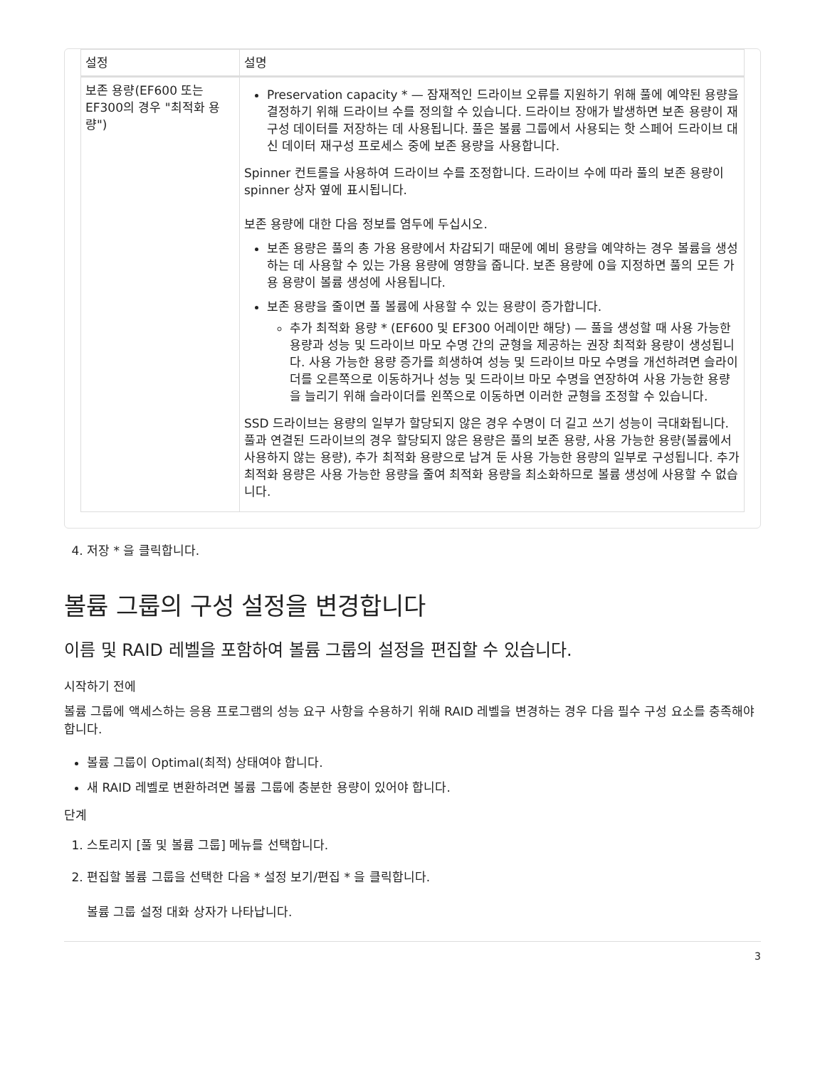| 설정 | 설명 |
| --- | --- |
| 보존 용량(EF600 또는 EF300의 경우 "최적화 용량") | Preservation capacity * — 잠재적인 드라이브 오류를 지원하기 위해 풀에 예약된 용량을 결정하기 위해 드라이브 수를 정의할 수 있습니다. 드라이브 장애가 발생하면 보존 용량이 재구성 데이터를 저장하는 데 사용됩니다. 풀은 볼륨 그룹에서 사용되는 핫 스페어 드라이브 대신 데이터 재구성 프로세스 중에 보존 용량을 사용합니다. Spinner 컨트롤을 사용하여 드라이브 수를 조정합니다. 드라이브 수에 따라 풀의 보존 용량이 spinner 상자 옆에 표시됩니다. 보존 용량에 대한 다음 정보를 염두에 두십시오. 보존 용량은 풀의 총 가용 용량에서 차감되기 때문에 예비 용량을 예약하는 경우 볼륨을 생성하는 데 사용할 수 있는 가용 용량에 영향을 줍니다. 보존 용량에 0을 지정하면 풀의 모든 가용 용량이 볼륨 생성에 사용됩니다. 보존 용량을 줄이면 풀 볼륨에 사용할 수 있는 용량이 증가합니다. 추가 최적화 용량 * (EF600 및 EF300 어레이만 해당) — 풀을 생성할 때 사용 가능한 용량과 성능 및 드라이브 마모 수명 간의 균형을 제공하는 권장 최적화 용량이 생성됩니다. 사용 가능한 용량 증가를 희생하여 성능 및 드라이브 마모 수명을 개선하려면 슬라이더를 오른쪽으로 이동하거나 성능 및 드라이브 마모 수명을 연장하여 사용 가능한 용량을 늘리기 위해 슬라이더를 왼쪽으로 이동하면 이러한 균형을 조정할 수 있습니다. SSD 드라이브는 용량의 일부가 할당되지 않은 경우 수명이 더 길고 쓰기 성능이 극대화됩니다. 풀과 연결된 드라이브의 경우 할당되지 않은 용량은 풀의 보존 용량, 사용 가능한 용량(볼륨에서 사용하지 않는 용량), 추가 최적화 용량으로 남겨 둔 사용 가능한 용량의 일부로 구성됩니다. 추가 최적화 용량은 사용 가능한 용량을 줄여 최적화 용량을 최소화하므로 볼륨 생성에 사용할 수 없습니다. |
4. 저장 * 을 클릭합니다.
볼륨 그룹의 구성 설정을 변경합니다
이름 및 RAID 레벨을 포함하여 볼륨 그룹의 설정을 편집할 수 있습니다.
시작하기 전에
볼륨 그룹에 액세스하는 응용 프로그램의 성능 요구 사항을 수용하기 위해 RAID 레벨을 변경하는 경우 다음 필수 구성 요소를 충족해야 합니다.
볼륨 그룹이 Optimal(최적) 상태여야 합니다.
새 RAID 레벨로 변환하려면 볼륨 그룹에 충분한 용량이 있어야 합니다.
단계
1. 스토리지 [풀 및 볼륨 그룹] 메뉴를 선택합니다.
2. 편집할 볼륨 그룹을 선택한 다음 * 설정 보기/편집 * 을 클릭합니다.
볼륨 그룹 설정 대화 상자가 나타납니다.
3